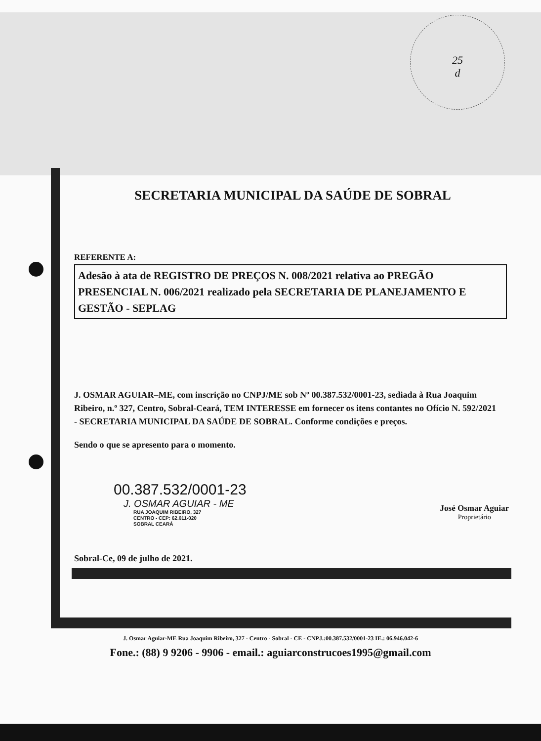25
d
SECRETARIA MUNICIPAL DA SAÚDE DE SOBRAL
REFERENTE A:
Adesão à ata de REGISTRO DE PREÇOS N. 008/2021 relativa ao PREGÃO PRESENCIAL N. 006/2021 realizado pela SECRETARIA DE PLANEJAMENTO E GESTÃO - SEPLAG
J. OSMAR AGUIAR–ME, com inscrição no CNPJ/ME sob Nº 00.387.532/0001-23, sediada à Rua Joaquim Ribeiro, n.º 327, Centro, Sobral-Ceará, TEM INTERESSE em fornecer os itens contantes no Ofício N. 592/2021 - SECRETARIA MUNICIPAL DA SAÚDE DE SOBRAL. Conforme condições e preços.
Sendo o que se apresento para o momento.
00.387.532/0001-23
J. OSMAR AGUIAR - ME
RUA JOAQUIM RIBEIRO, 327
CENTRO - CEP: 62.011-020
SOBRAL CEARÁ
José Osmar Aguiar
Proprietário
Sobral-Ce, 09 de julho de 2021.
J. Osmar Aguiar-ME Rua Joaquim Ribeiro, 327 - Centro - Sobral - CE - CNPJ.:00.387.532/0001-23 IE.: 06.946.042-6
Fone.: (88) 9 9206 - 9906 - email.: aguiarconstrucoes1995@gmail.com